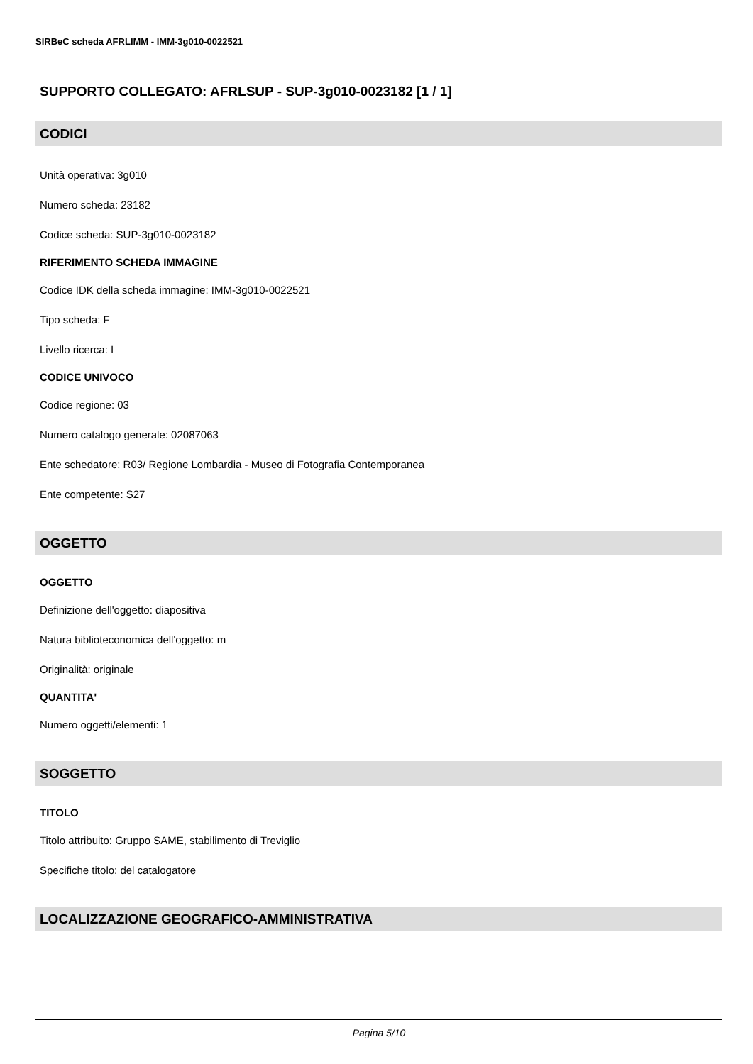SIRBeC scheda AFRLIMM - IMM-3g010-0022521
SUPPORTO COLLEGATO: AFRLSUP - SUP-3g010-0023182 [1 / 1]
CODICI
Unità operativa: 3g010
Numero scheda: 23182
Codice scheda: SUP-3g010-0023182
RIFERIMENTO SCHEDA IMMAGINE
Codice IDK della scheda immagine: IMM-3g010-0022521
Tipo scheda: F
Livello ricerca: I
CODICE UNIVOCO
Codice regione: 03
Numero catalogo generale: 02087063
Ente schedatore: R03/ Regione Lombardia - Museo di Fotografia Contemporanea
Ente competente: S27
OGGETTO
OGGETTO
Definizione dell'oggetto: diapositiva
Natura biblioteconomica dell'oggetto: m
Originalità: originale
QUANTITA'
Numero oggetti/elementi: 1
SOGGETTO
TITOLO
Titolo attribuito: Gruppo SAME, stabilimento di Treviglio
Specifiche titolo: del catalogatore
LOCALIZZAZIONE GEOGRAFICO-AMMINISTRATIVA
Pagina 5/10